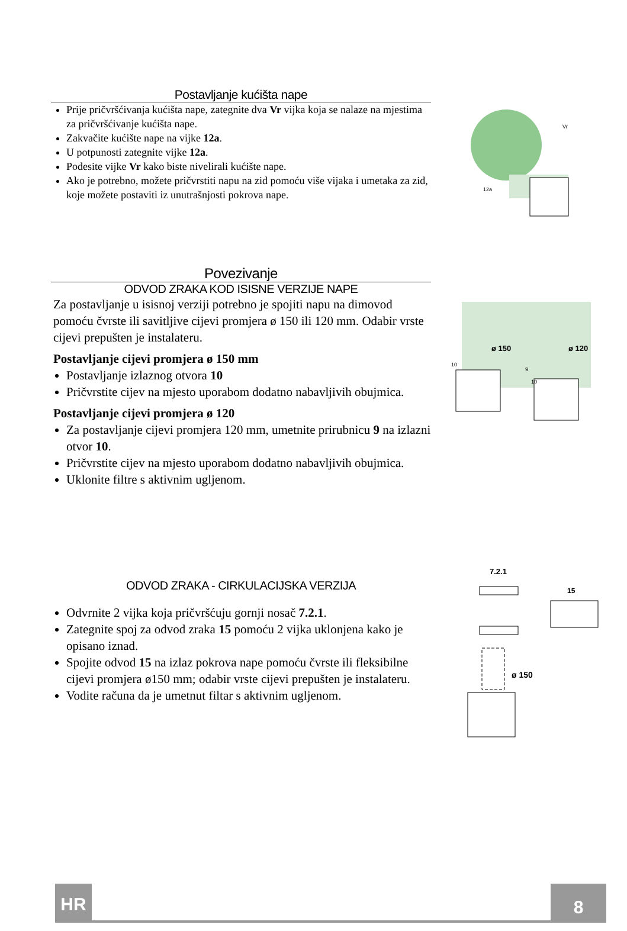Postavljanje kućišta nape
Prije pričvršćivanja kućišta nape, zategnite dva Vr vijka koja se nalaze na mjestima za pričvršćivanje kućišta nape.
Zakvačite kućište nape na vijke 12a.
U potpunosti zategnite vijke 12a.
Podesite vijke Vr kako biste nivelirali kućište nape.
Ako je potrebno, možete pričvrstiti napu na zid pomoću više vijaka i umetaka za zid, koje možete postaviti iz unutrašnjosti pokrova nape.
Vr
12a
Povezivanje
ODVOD ZRAKA KOD ISISNE VERZIJE NAPE
Za postavljanje u isisnoj verziji potrebno je spojiti napu na dimovod pomoću čvrste ili savitljive cijevi promjera ø 150 ili 120 mm. Odabir vrste cijevi prepušten je instalateru.
Postavljanje cijevi promjera ø 150 mm
Postavljanje izlaznog otvora 10
Pričvrstite cijev na mjesto uporabom dodatno nabavljivih obujmica.
Postavljanje cijevi promjera ø 120
Za postavljanje cijevi promjera 120 mm, umetnite prirubnicu 9 na izlazni otvor 10.
Pričvrstite cijev na mjesto uporabom dodatno nabavljivih obujmica.
Uklonite filtre s aktivnim ugljenom.
ø 150
ø 120
10
9
10
ODVOD ZRAKA - CIRKULACIJSKA VERZIJA
Odvrnite 2 vijka koja pričvršćuju gornji nosač 7.2.1.
Zategnite spoj za odvod zraka 15 pomoću 2 vijka uklonjena kako je opisano iznad.
Spojite odvod 15 na izlaz pokrova nape pomoću čvrste ili fleksibilne cijevi promjera ø150 mm; odabir vrste cijevi prepušten je instalateru.
Vodite računa da je umetnut filtar s aktivnim ugljenom.
7.2.1
15
ø 150
HR 8